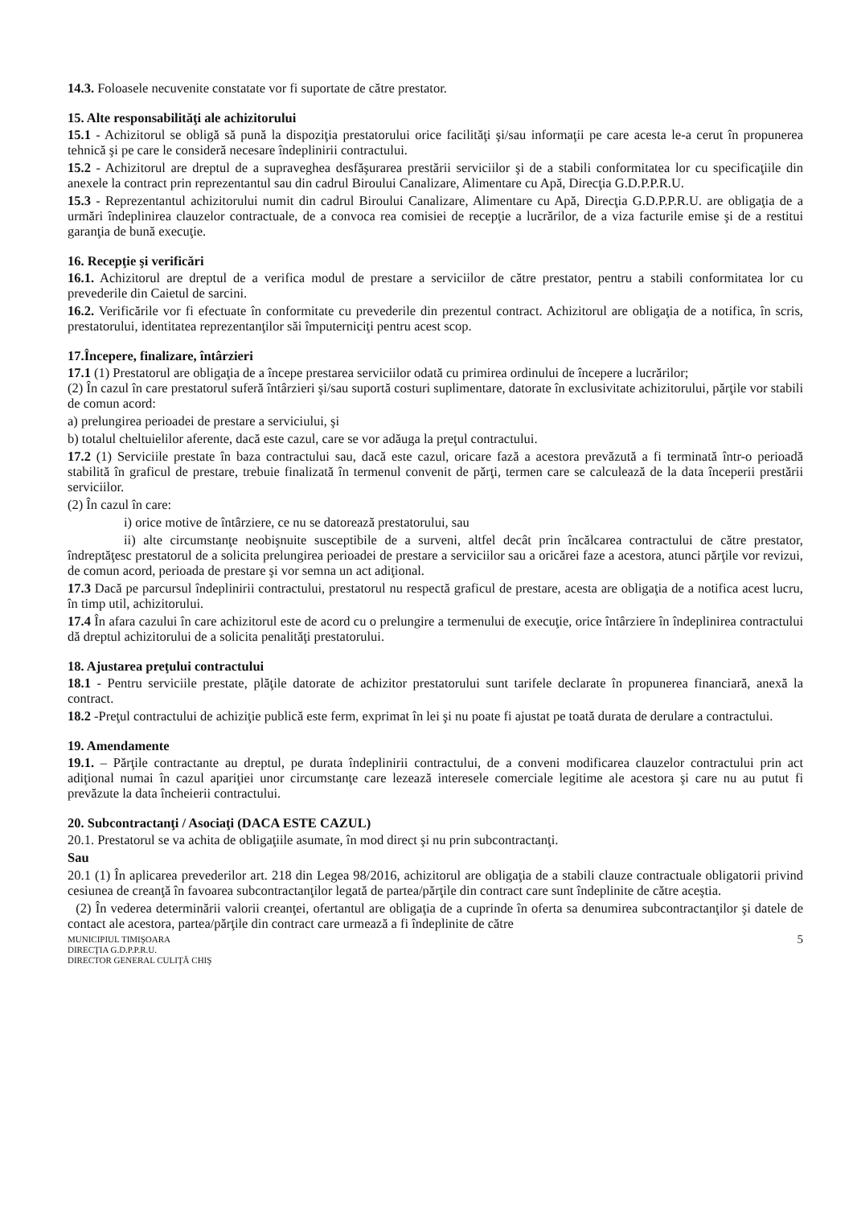14.3. Foloasele necuvenite constatate vor fi suportate de către prestator.
15. Alte responsabilităţi ale achizitorului
15.1 - Achizitorul se obligă să pună la dispoziţia prestatorului orice facilităţi şi/sau informaţii pe care acesta le-a cerut în propunerea tehnică şi pe care le consideră necesare îndeplinirii contractului.
15.2 - Achizitorul are dreptul de a supraveghea desfăşurarea prestării serviciilor şi de a stabili conformitatea lor cu specificaţiile din anexele la contract prin reprezentantul sau din cadrul Biroului Canalizare, Alimentare cu Apă, Direcţia G.D.P.P.R.U.
15.3 - Reprezentantul achizitorului numit din cadrul Biroului Canalizare, Alimentare cu Apă, Direcţia G.D.P.P.R.U. are obligaţia de a urmări îndeplinirea clauzelor contractuale, de a convoca rea comisiei de recepţie a lucrărilor, de a viza facturile emise şi de a restitui garanţia de bună execuţie.
16. Recepţie şi verificări
16.1. Achizitorul are dreptul de a verifica modul de prestare a serviciilor de către prestator, pentru a stabili conformitatea lor cu prevederile din Caietul de sarcini.
16.2. Verificările vor fi efectuate în conformitate cu prevederile din prezentul contract. Achizitorul are obligaţia de a notifica, în scris, prestatorului, identitatea reprezentanţilor săi împuterniciţi pentru acest scop.
17.Începere, finalizare, întârzieri
17.1 (1) Prestatorul are obligaţia de a începe prestarea serviciilor odată cu primirea ordinului de începere a lucrărilor;
(2) În cazul în care prestatorul suferă întârzieri şi/sau suportă costuri suplimentare, datorate în exclusivitate achizitorului, părţile vor stabili de comun acord:
a) prelungirea perioadei de prestare a serviciului, şi
b) totalul cheltuielilor aferente, dacă este cazul, care se vor adăuga la preţul contractului.
17.2 (1) Serviciile prestate în baza contractului sau, dacă este cazul, oricare fază a acestora prevăzută a fi terminată într-o perioadă stabilită în graficul de prestare, trebuie finalizată în termenul convenit de părţi, termen care se calculează de la data începerii prestării serviciilor.
(2) În cazul în care:
i) orice motive de întârziere, ce nu se datorează prestatorului, sau
ii) alte circumstanţe neobişnuite susceptibile de a surveni, altfel decât prin încălcarea contractului de către prestator, îndreptăţesc prestatorul de a solicita prelungirea perioadei de prestare a serviciilor sau a oricărei faze a acestora, atunci părţile vor revizui, de comun acord, perioada de prestare şi vor semna un act adiţional.
17.3 Dacă pe parcursul îndeplinirii contractului, prestatorul nu respectă graficul de prestare, acesta are obligaţia de a notifica acest lucru, în timp util, achizitorului.
17.4 În afara cazului în care achizitorul este de acord cu o prelungire a termenului de execuţie, orice întârziere în îndeplinirea contractului dă dreptul achizitorului de a solicita penalităţi prestatorului.
18. Ajustarea preţului contractului
18.1 - Pentru serviciile prestate, plăţile datorate de achizitor prestatorului sunt tarifele declarate în propunerea financiară, anexă la contract.
18.2 -Preţul contractului de achiziţie publică este ferm, exprimat în lei şi nu poate fi ajustat pe toată durata de derulare a contractului.
19. Amendamente
19.1. – Părţile contractante au dreptul, pe durata îndeplinirii contractului, de a conveni modificarea clauzelor contractului prin act adiţional numai în cazul apariţiei unor circumstanţe care lezează interesele comerciale legitime ale acestora şi care nu au putut fi prevăzute la data încheierii contractului.
20. Subcontractanţi / Asociaţi (DACA ESTE CAZUL)
20.1. Prestatorul se va achita de obligaţiile asumate, în mod direct şi nu prin subcontractanţi.
Sau
20.1 (1) În aplicarea prevederilor art. 218 din Legea 98/2016, achizitorul are obligaţia de a stabili clauze contractuale obligatorii privind cesiunea de creanţă în favoarea subcontractanţilor legată de partea/părţile din contract care sunt îndeplinite de către aceştia.
(2) În vederea determinării valorii creanţei, ofertantul are obligaţia de a cuprinde în oferta sa denumirea subcontractanţilor şi datele de contact ale acestora, partea/părţile din contract care urmează a fi îndeplinite de către
MUNICIPIUL TIMIŞOARA
DIRECŢIA G.D.P.P.R.U.
DIRECTOR GENERAL CULIŢĂ CHIŞ
5